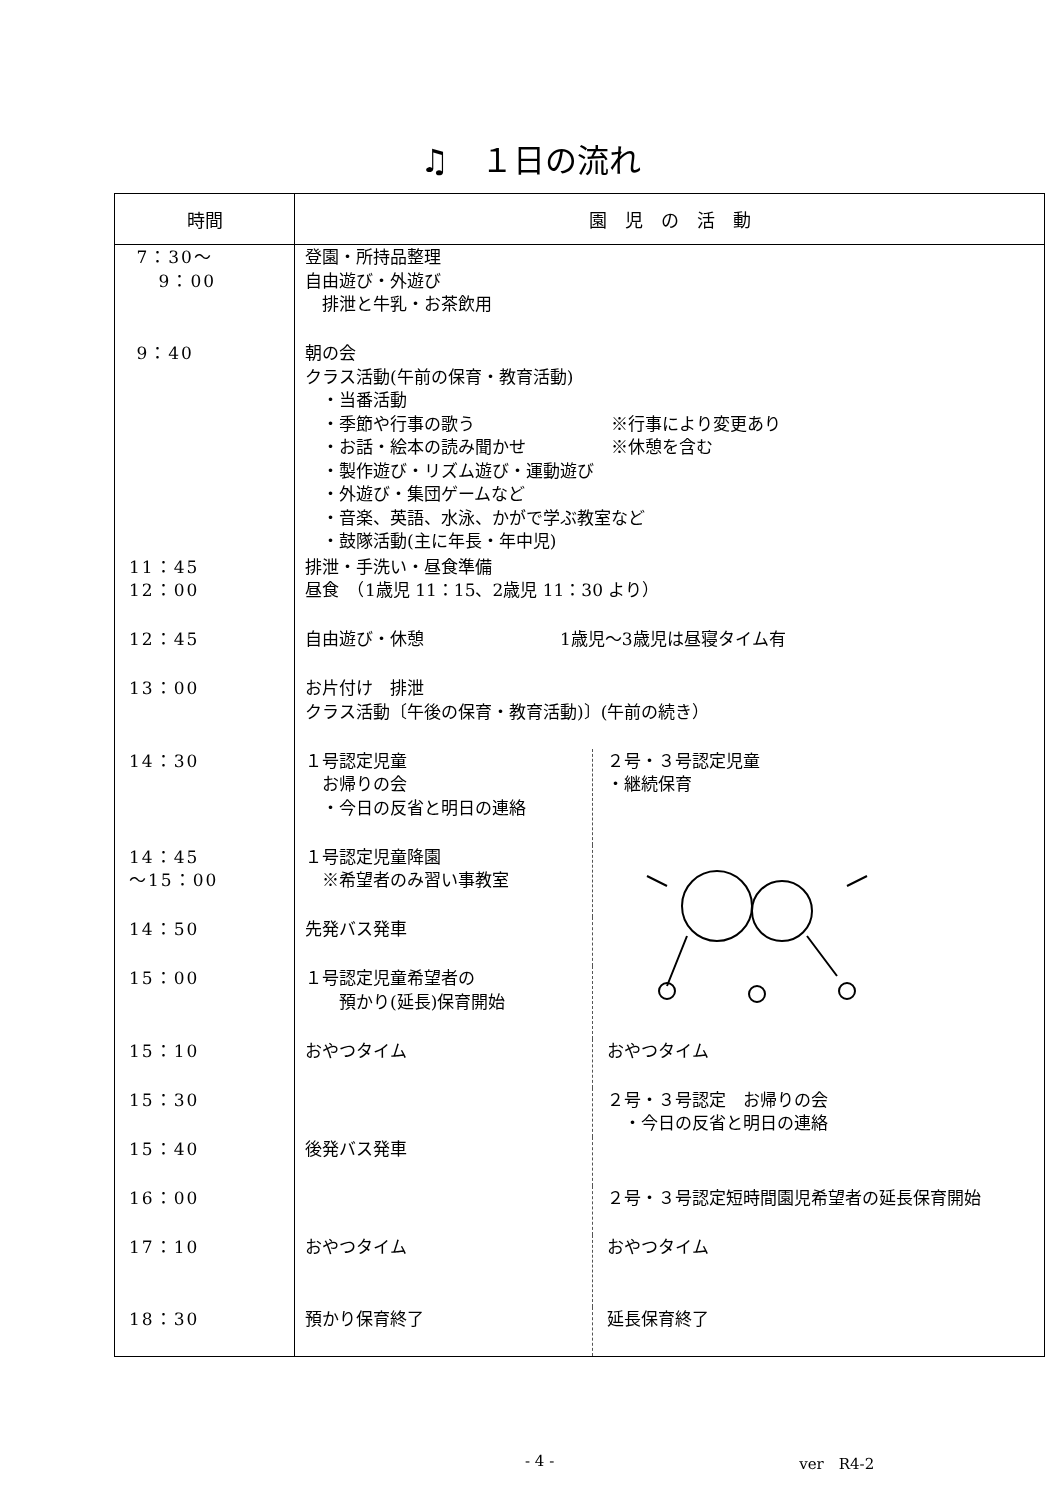♫　１日の流れ
| 時間 | 園 児 の 活 動 | |
| --- | --- | --- |
| 7：30～ 9：00 | 登園・所持品整理 自由遊び・外遊び 排泄と牛乳・お茶飲用 | |
| 9：40 | 朝の会 クラス活動(午前の保育・教育活動) ・当番活動 ・季節や行事の歌う ※行事により変更あり ・お話・絵本の読み聞かせ ※休憩を含む ・製作遊び・リズム遊び・運動遊び ・外遊び・集団ゲームなど ・音楽、英語、水泳、かがで学ぶ教室など ・鼓隊活動(主に年長・年中児) | |
| 11：45 12：00 | 排泄・手洗い・昼食準備 昼食 （1歳児 11：15、2歳児 11：30 より） | |
| 12：45 | 自由遊び・休憩 1歳児～3歳児は昼寝タイム有 | |
| 13：00 | お片付け 排泄 クラス活動〔午後の保育・教育活動)〕(午前の続き） | |
| 14：30 | １号認定児童 お帰りの会 ・今日の反省と明日の連絡 | ２号・３号認定児童 ・継続保育 |
| 14：45 ～15：00 | １号認定児童降園 ※希望者のみ習い事教室 | |
| 14：50 | 先発バス発車 | |
| 15：00 | １号認定児童希望者の 預かり(延長)保育開始 | |
| 15：10 | おやつタイム | おやつタイム |
| 15：30 | | ２号・３号認定 お帰りの会 ・今日の反省と明日の連絡 |
| 15：40 | 後発バス発車 | |
| 16：00 | | ２号・３号認定短時間園児希望者の延長保育開始 |
| 17：10 | おやつタイム | おやつタイム |
| 18：30 | 預かり保育終了 | 延長保育終了 |
- 4 - ver　R4-2